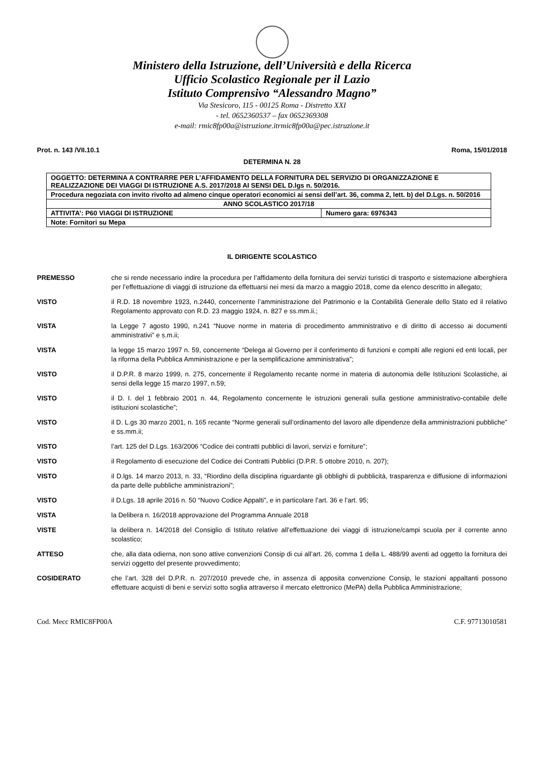Ministero della Istruzione, dell’Università e della Ricerca
Ufficio Scolastico Regionale per il Lazio
Istituto Comprensivo “Alessandro Magno”
Via Stesicoro, 115 - 00125 Roma - Distretto XXI
- tel. 0652360537 – fax 0652369308
e-mail: rmic8fp00a@istruzione.itrmic8fp00a@pec.istruzione.it
Prot. n. 143 /VII.10.1 Roma, 15/01/2018
DETERMINA N. 28
| OGGETTO: DETERMINA A CONTRARRE PER L’AFFIDAMENTO DELLA FORNITURA DEL SERVIZIO DI ORGANIZZAZIONE E REALIZZAZIONE DEI VIAGGI DI ISTRUZIONE A.S. 2017/2018 AI SENSI DEL D.lgs n. 50/2016. | |
| Procedura negoziata con invito rivolto ad almeno cinque operatori economici ai sensi dell’art. 36, comma 2, lett. b) del D.Lgs. n. 50/2016 | |
| ANNO SCOLASTICO 2017/18 | |
| ATTIVITA’: P60 VIAGGI DI ISTRUZIONE | Numero gara: 6976343 |
| Note: Fornitori su Mepa | |
IL DIRIGENTE SCOLASTICO
PREMESSO che si rende necessario indire la procedura per l’affidamento della fornitura dei servizi turistici di trasporto e sistemazione alberghiera per l’effettuazione di viaggi di istruzione da effettuarsi nei mesi da marzo a maggio 2018, come da elenco descritto in allegato;
VISTO il R.D. 18 novembre 1923, n.2440, concernente l’amministrazione del Patrimonio e la Contabilità Generale dello Stato ed il relativo Regolamento approvato con R.D. 23 maggio 1924, n. 827 e ss.mm.ii.;
VISTA la Legge 7 agosto 1990, n.241 “Nuove norme in materia di procedimento amministrativo e di diritto di accesso ai documenti amministrativi” e s.m.ii;
VISTA la legge 15 marzo 1997 n. 59, concernente “Delega al Governo per il conferimento di funzioni e compiti alle regioni ed enti locali, per la riforma della Pubblica Amministrazione e per la semplificazione amministrativa”;
VISTO il D.P.R. 8 marzo 1999, n. 275, concernente il Regolamento recante norme in materia di autonomia delle Istituzioni Scolastiche, ai sensi della legge 15 marzo 1997, n.59;
VISTO il D. I. del 1 febbraio 2001 n. 44, Regolamento concernente le istruzioni generali sulla gestione amministrativo-contabile delle istituzioni scolastiche”;
VISTO il D. L.gs 30 marzo 2001, n. 165 recante “Norme generali sull’ordinamento del lavoro alle dipendenze della amministrazioni pubbliche” e ss.mm.ii;
VISTO l’art. 125 del D.Lgs. 163/2006 “Codice dei contratti pubblici di lavori, servizi e forniture”;
VISTO il Regolamento di esecuzione del Codice dei Contratti Pubblici (D.P.R. 5 ottobre 2010, n. 207);
VISTO il D.lgs. 14 marzo 2013, n. 33, “Riordino della disciplina riguardante gli obblighi di pubblicità, trasparenza e diffusione di informazioni da parte delle pubbliche amministrazioni”;
VISTO il D.Lgs. 18 aprile 2016 n. 50 “Nuovo Codice Appalti”, e in particolare l’art. 36 e l’art. 95;
VISTA la Delibera n. 16/2018 approvazione del Programma Annuale 2018
VISTE la delibera n. 14/2018 del Consiglio di Istituto relative all’effettuazione dei viaggi di istruzione/campi scuola per il corrente anno scolastico;
ATTESO che, alla data odierna, non sono attive convenzioni Consip di cui all’art. 26, comma 1 della L. 488/99 aventi ad oggetto la fornitura dei servizi oggetto del presente provvedimento;
COSIDERATO che l’art. 328 del D.P.R. n. 207/2010 prevede che, in assenza di apposita convenzione Consip, le stazioni appaltanti possono effettuare acquisti di beni e servizi sotto soglia attraverso il mercato elettronico (MePA) della Pubblica Amministrazione;
Cod. Mecc RMIC8FP00A C.F. 97713010581